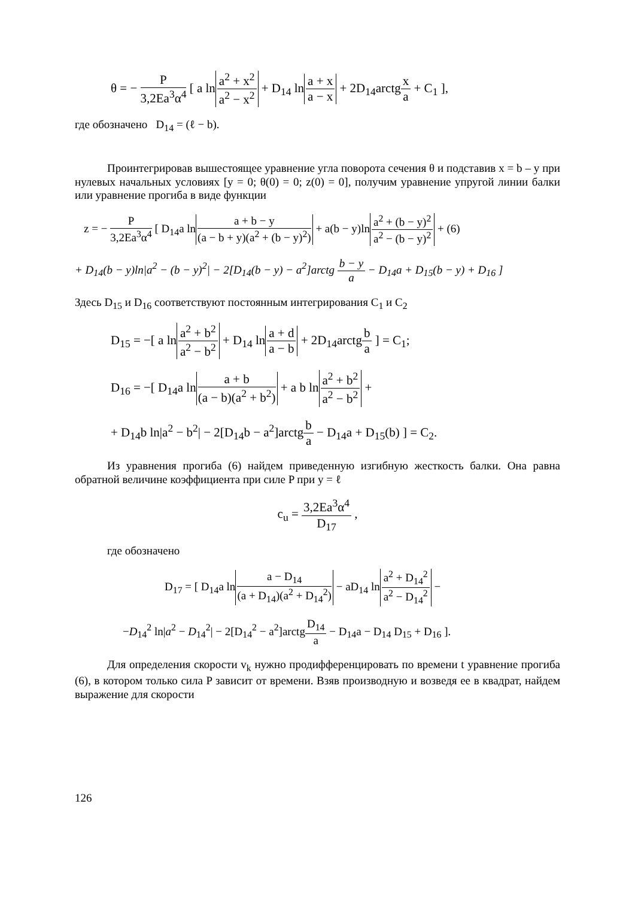θ = − P 3,2Ea<sup>3</sup>α<sup>4</sup> [ a lna<sup>2</sup> + x<sup>2</sup> a<sup>2</sup> − x<sup>2</sup> + D<sub>14</sub> lna + x a − x + 2D<sub>14</sub>arctgx a + C<sub>1</sub> ],
где обозначено D<sub>14</sub> = (ℓ − b).
Проинтегрировав вышестоящее уравнение угла поворота сечения θ и подставив x = b – y при нулевых начальных условиях [y = 0; θ(0) = 0; z(0) = 0], получим уравнение упругой линии балки или уравнение прогиба в виде функции
z = − P 3,2Ea<sup>3</sup>α<sup>4</sup> [ D<sub>14</sub>a lna + b − y (a − b + y)(a<sup>2</sup> + (b − y)<sup>2</sup>) + a(b − y)lna<sup>2</sup> + (b − y)<sup>2</sup> a<sup>2</sup> − (b − y)<sup>2</sup> + (6)
+ D<sub>14</sub>(b − y)ln|a<sup>2</sup> − (b − y)<sup>2</sup>| − 2[D<sub>14</sub>(b − y) − a<sup>2</sup>]arctg b − y a − D<sub>14</sub>a + D<sub>15</sub>(b − y) + D<sub>16</sub> ]
Здесь D<sub>15</sub> и D<sub>16</sub> соответствуют постоянным интегрирования C<sub>1</sub> и C<sub>2</sub>
D<sub>15</sub> = −[ a lna<sup>2</sup> + b<sup>2</sup> a<sup>2</sup> − b<sup>2</sup> + D<sub>14</sub> lna + d a − b + 2D<sub>14</sub>arctgb a ] = C<sub>1</sub>;
D<sub>16</sub> = −[ D<sub>14</sub>a lna + b (a − b)(a<sup>2</sup> + b<sup>2</sup>) + a b lna<sup>2</sup> + b<sup>2</sup> a<sup>2</sup> − b<sup>2</sup> +
+ D<sub>14</sub>b ln|a<sup>2</sup> − b<sup>2</sup>| − 2[D<sub>14</sub>b − a<sup>2</sup>]arctgb a − D<sub>14</sub>a + D<sub>15</sub>(b) ] = C<sub>2</sub>.
Из уравнения прогиба (6) найдем приведенную изгибную жесткость балки. Она равна обратной величине коэффициента при силе P при y = ℓ
c<sub>u</sub> = 3,2Ea<sup>3</sup>α<sup>4</sup> D<sub>17</sub> ,
где обозначено
D<sub>17</sub> = [ D<sub>14</sub>a lna − D<sub>14</sub> (a + D<sub>14</sub>)(a<sup>2</sup> + D<sub>14</sub><sup>2</sup>) − aD<sub>14</sub> lna<sup>2</sup> + D<sub>14</sub><sup>2</sup> a<sup>2</sup> − D<sub>14</sub><sup>2</sup> −
−D<sub>14</sub><sup>2</sup> ln|a<sup>2</sup> − D<sub>14</sub><sup>2</sup>| − 2[D<sub>14</sub><sup>2</sup> − a<sup>2</sup>]arctgD<sub>14</sub> a − D<sub>14</sub>a − D<sub>14</sub> D<sub>15</sub> + D<sub>16</sub> ].
Для определения скорости v<sub>k</sub> нужно продифференцировать по времени t уравнение прогиба (6), в котором только сила P зависит от времени. Взяв производную и возведя ее в квадрат, найдем выражение для скорости
126